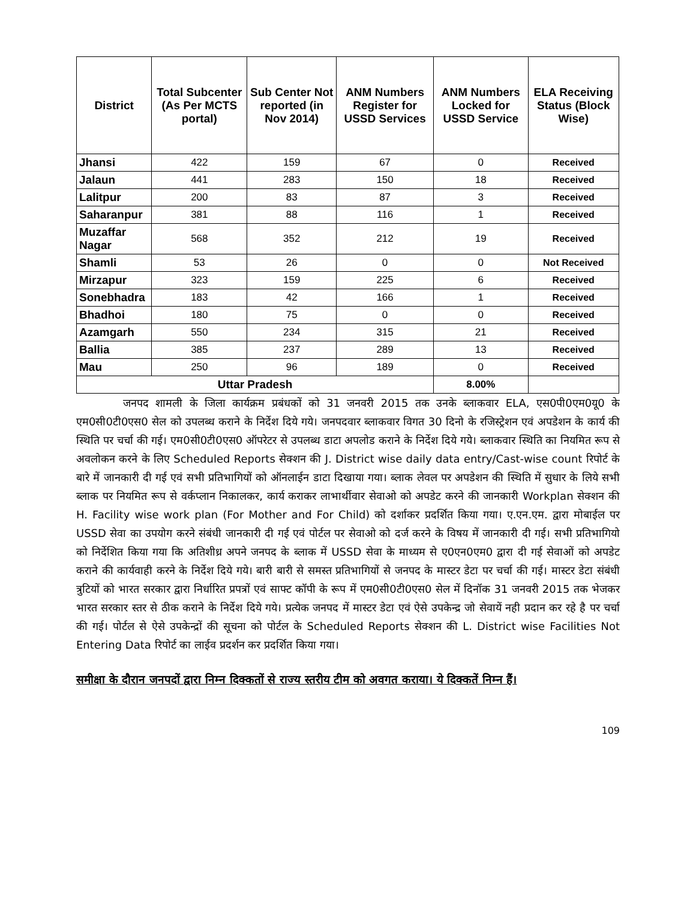| District | Total Subcenter (As Per MCTS portal) | Sub Center Not reported (in Nov 2014) | ANM Numbers Register for USSD Services | ANM Numbers Locked for USSD Service | ELA Receiving Status (Block Wise) |
| --- | --- | --- | --- | --- | --- |
| Jhansi | 422 | 159 | 67 | 0 | Received |
| Jalaun | 441 | 283 | 150 | 18 | Received |
| Lalitpur | 200 | 83 | 87 | 3 | Received |
| Saharanpur | 381 | 88 | 116 | 1 | Received |
| Muzaffar Nagar | 568 | 352 | 212 | 19 | Received |
| Shamli | 53 | 26 | 0 | 0 | Not Received |
| Mirzapur | 323 | 159 | 225 | 6 | Received |
| Sonebhadra | 183 | 42 | 166 | 1 | Received |
| Bhadhoi | 180 | 75 | 0 | 0 | Received |
| Azamgarh | 550 | 234 | 315 | 21 | Received |
| Ballia | 385 | 237 | 289 | 13 | Received |
| Mau | 250 | 96 | 189 | 0 | Received |
| Uttar Pradesh | | | | 8.00% | |
जनपद शामली के जिला कार्यक्रम प्रबंधकों को 31 जनवरी 2015 तक उनके ब्लाकवार ELA, एस0पी0एम0यू0 के एम0सी0टी0एस0 सेल को उपलब्ध कराने के निर्देश दिये गये। जनपदवार ब्लाकवार विगत 30 दिनो के रजिस्ट्रेशन एवं अपडेशन के कार्य की स्थिति पर चर्चा की गई। एम0सी0टी0एस0 ऑपरेटर से उपलब्ध डाटा अपलोड कराने के निर्देश दिये गये। ब्लाकवार स्थिति का नियमित रूप से अवलोकन करने के लिए Scheduled Reports सेक्शन की J. District wise daily data entry/Cast-wise count रिपोर्ट के बारे में जानकारी दी गई एवं सभी प्रतिभागियों को ऑनलाईन डाटा दिखाया गया। ब्लाक लेवल पर अपडेशन की स्थिति में सुधार के लिये सभी ब्लाक पर नियमित रूप से वर्कप्लान निकालकर, कार्य कराकर लाभार्थीवार सेवाओ को अपडेट करने की जानकारी Workplan सेक्शन की H. Facility wise work plan (For Mother and For Child) को दर्शाकर प्रदर्शित किया गया। ए.एन.एम. द्वारा मोबाईल पर USSD सेवा का उपयोग करने संबंधी जानकारी दी गई एवं पोर्टल पर सेवाओ को दर्ज करने के विषय में जानकारी दी गई। सभी प्रतिभागियो को निर्देशित किया गया कि अतिशीध्र अपने जनपद के ब्लाक में USSD सेवा के माध्यम से ए0एन0एम0 द्वारा दी गई सेवाओं को अपडेट कराने की कार्यवाही करने के निर्देश दिये गये। बारी बारी से समस्त प्रतिभागियों से जनपद के मास्टर डेटा पर चर्चा की गई। मास्टर डेटा संबंधी त्रुटियों को भारत सरकार द्वारा निर्धारित प्रपत्रों एवं साफ्ट कॉपी के रूप में एम0सी0टी0एस0 सेल में दिनॉक 31 जनवरी 2015 तक भेजकर भारत सरकार स्तर से ठीक कराने के निर्देश दिये गये। प्रत्येक जनपद में मास्टर डेटा एवं ऐसे उपकेन्द्र जो सेवायें नही प्रदान कर रहे है पर चर्चा की गई। पोर्टल से ऐसे उपकेन्द्रों की सूचना को पोर्टल के Scheduled Reports सेक्शन की L. District wise Facilities Not Entering Data रिपोर्ट का लाईव प्रदर्शन कर प्रदर्शित किया गया।
समीक्षा के दौरान जनपदों द्वारा निम्न दिक्कतों से राज्य स्तरीय टीम को अवगत कराया। ये दिक्कतें निम्न हैं।
109